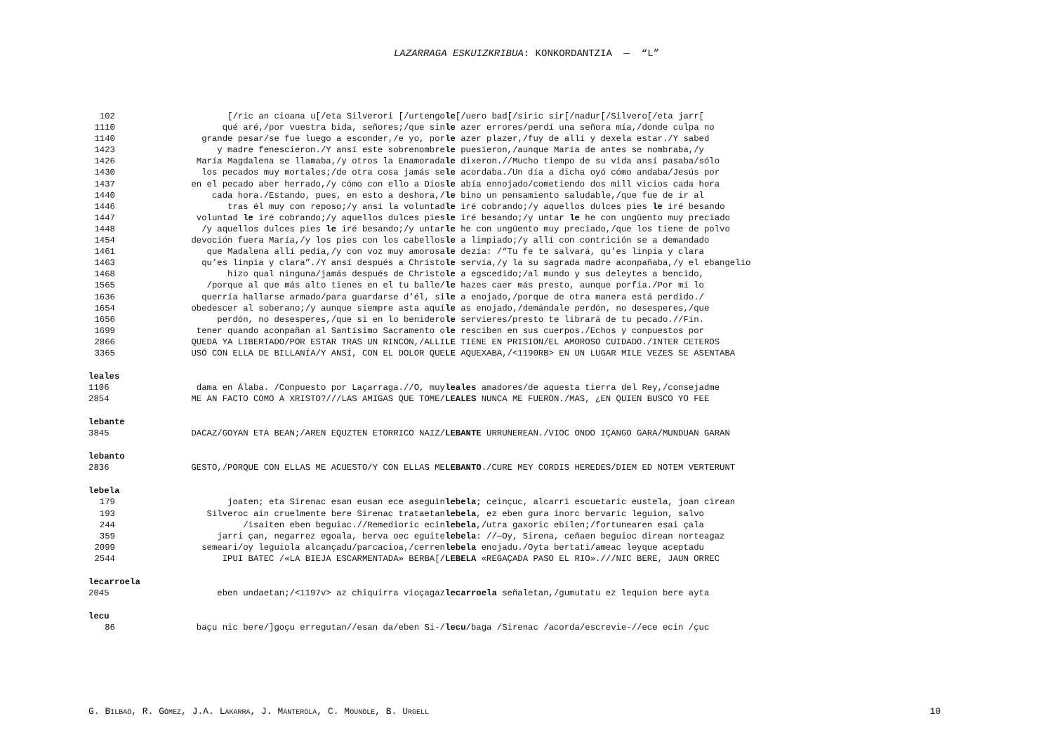LAZARRAGA ESKUIZKRIBUA: KONKORDANTZIA — “L”
| 102 | [/ric an cioana u[/eta Silverori [/urtengo | le [/uero bad[/siric sir[/nadur[/Silvero[/eta jarr[ |
| 1110 | qué aré,/por vuestra bida, señores;/que sin | le azer errores/perdí una señora mía,/donde culpa no |
| 1140 | grande pesar/se fue luego a esconder,/e yo, por | le azer plazer,/fuy de allí y dexela estar./Y sabed |
| 1423 | y madre fenescieron./Y ansí este sobrenombre | le puesieron,/aunque María de antes se nombraba,/y |
| 1426 | María Magdalena se llamaba,/y otros la Enamorada | le dixeron.//Mucho tiempo de su vida ansí pasaba/sólo |
| 1430 | los pecados muy mortales;/de otra cosa jamás se | le acordaba./Un día a dicha oyó cómo andaba/Jesús por |
| 1437 | en el pecado aber herrado,/y cómo con ello a Dios | le abía ennojado/cometiendo dos mill vicios cada hora |
| 1440 | cada hora./Estando, pues, en esto a deshora,/ | le bino un pensamiento saludable,/que fue de ir al |
| 1446 | tras él muy con reposo;/y ansí la voluntad | le iré cobrando;/y aquellos dulces pies le iré besando |
| 1447 | voluntad le iré cobrando;/y aquellos dulces pies | le iré besando;/y untar le he con ungüento muy preciado |
| 1448 | /y aquellos dulces pies le iré besando;/y untar | le he con ungüento muy preciado,/que los tiene de polvo |
| 1454 | devoción fuera María,/y los pies con los cabellos | le a limpiado;/y allí con contrición se a demandado |
| 1461 | que Madalena allí pedía,/y con voz muy amorosa | le dezía: /“Tu fe te salvará, qu’es linpia y clara |
| 1463 | qu’es linpia y clara”./Y ansí después a Christo | le servía,/y la su sagrada madre aconpañaba,/y el ebangelio |
| 1468 | hizo qual ninguna/jamás después de Christo | le a egscedido;/al mundo y sus deleytes a bencido, |
| 1565 | /porque al que más alto tienes en el tu balle/ | le hazes caer más presto, aunque porfía./Por mí lo |
| 1636 | querría hallarse armado/para guardarse d’él, si | le a enojado,/porque de otra manera está perdido./ |
| 1654 | obedescer al soberano;/y aunque siempre asta aquí | le as enojado,/demándale perdón, no desesperes,/que |
| 1656 | perdón, no desesperes,/que si en lo benidero | le servieres/presto te librará de tu pecado.//Fin. |
| 1699 | tener quando aconpañan al Santísimo Sacramento o | le resciben en sus cuerpos./Echos y conpuestos por |
| 2866 | QUEDA YA LIBERTADO/POR ESTAR TRAS UN RINCON,/ALLI | LE TIENE EN PRISION/EL AMOROSO CUIDADO./INTER CETEROS |
| 3365 | USÓ CON ELLA DE BILLANÍA/Y ANSÍ, CON EL DOLOR QUE | LE AQUEXABA,/<1190RB> EN UN LUGAR MILE VEZES SE ASENTABA |
leales
| 1106 | dama en Álaba. /Conpuesto por Laçarraga.//O, muy | leales amadores/de aquesta tierra del Rey,/consejadme |
| 2854 | ME AN FACTO COMO A XRISTO?///LAS AMIGAS QUE TOME/ | LEALES NUNCA ME FUERON./MAS, ¿EN QUIEN BUSCO YO FEE |
lebante
| 3845 | DACAZ/GOYAN ETA BEAN;/AREN EQUZTEN ETORRICO NAIZ/ | LEBANTE URRUNEREAN./VIOC ONDO IÇANGO GARA/MUNDUAN GARAN |
lebanto
| 2836 | GESTO,/PORQUE CON ELLAS ME ACUESTO/Y CON ELLAS ME | LEBANTO ./CURE MEY CORDIS HEREDES/DIEM ED NOTEM VERTERUNT |
lebela
| 179 | joaten; eta Sirenac esan eusan ece aseguin | lebela ; ceinçuc, alcarri escuetaric eustela, joan cirean |
| 193 | Silveroc ain cruelmente bere Sirenac trataetan | lebela , ez eben gura inorc bervaric leguion, salvo |
| 244 | /isaiten eben beguiac.//Remedioric ecin | lebela ,/utra gaxoric ebilen;/fortunearen esai çala |
| 359 | jarri çan, negarrez egoala, berva oec eguite | lebela : //—Oy, Sirena, ceñaen beguioc direan norteagaz |
| 2099 | semeari/oy leguiola alcançadu/parcacioa,/cerren | lebela enojadu./Oyta bertati/ameac leyque aceptadu |
| 2544 | IPUI BATEC /«LA BIEJA ESCARMENTADA» BERBA[/ | LEBELA «REGAÇADA PASO EL RIO».///NIC BERE, JAUN ORREC |
lecarroela
| 2045 | eben undaetan;/<1197v> az chiquirra vioçagaz | lecarroela señaletan,/gumutatu ez lequion bere ayta |
lecu
| 86 | baçu nic bere/]goçu erregutan//esan da/eben Si-/ | lecu /baga /Sirenac /acorda/escrevie-//ece ecin /çuc |
G. BILBAO, R. GÓMEZ, J.A. LAKARRA, J. MANTEROLA, C. MOUNOLE, B. URGELL 10